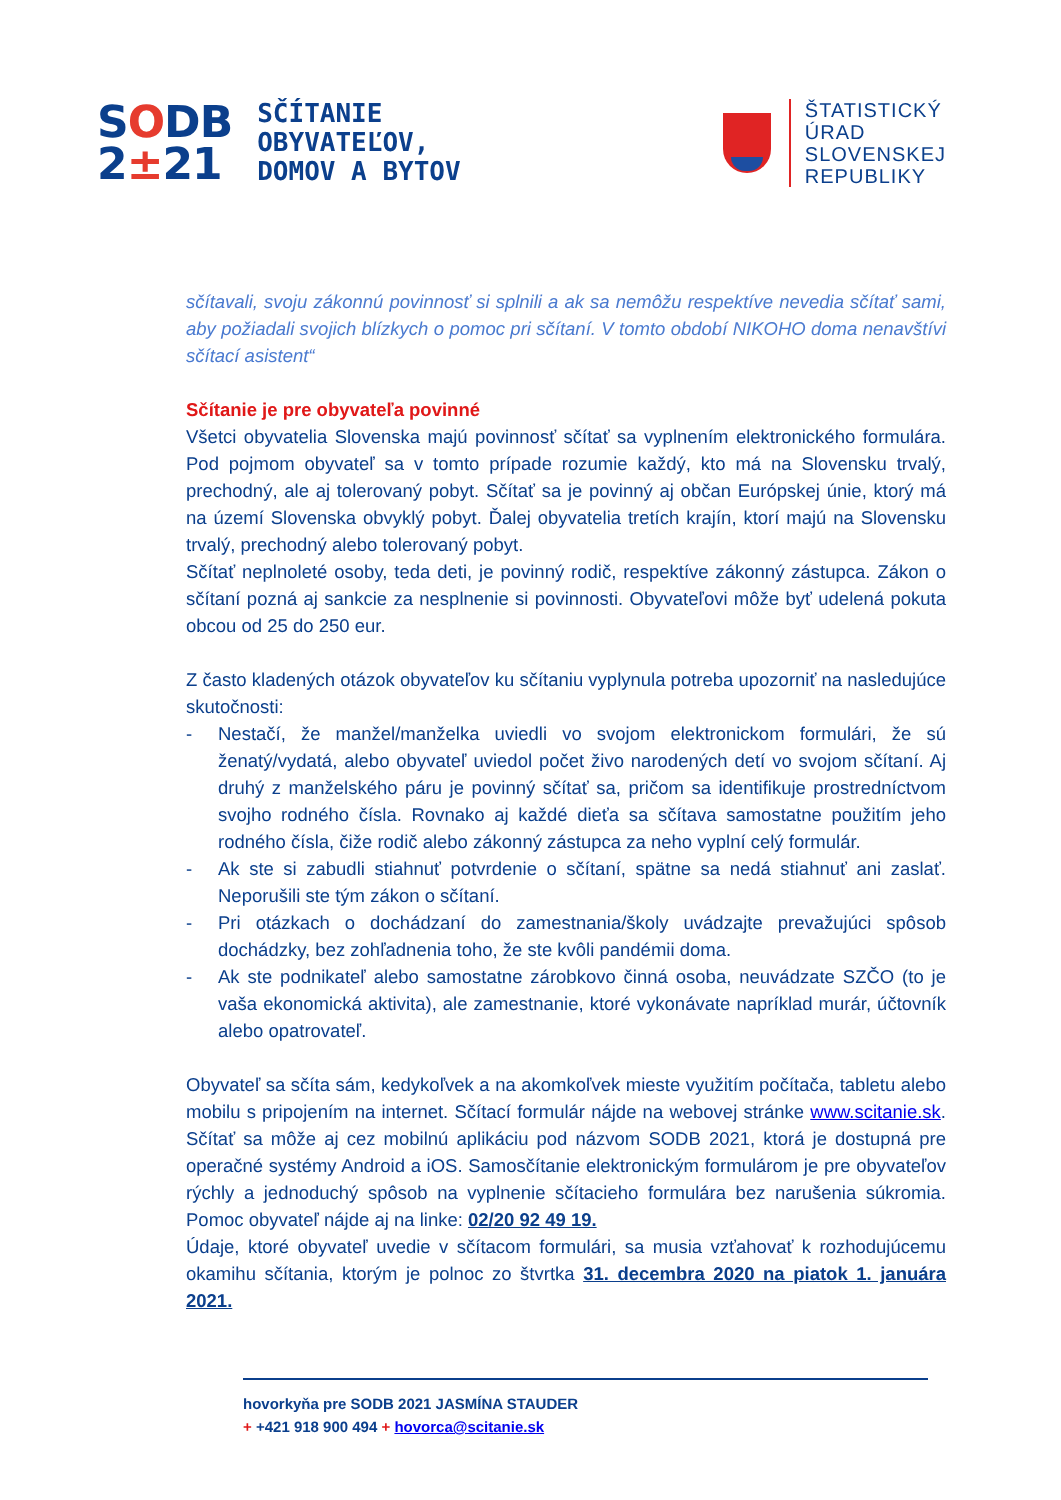SODB
2±21
SČÍTANIE
OBYVATEĽOV,
DOMOV A BYTOV
ŠTATISTICKÝ
ÚRAD
SLOVENSKEJ
REPUBLIKY
sčítavali, svoju zákonnú povinnosť si splnili a ak sa nemôžu respektíve nevedia sčítať sami, aby požiadali svojich blízkych o pomoc pri sčítaní. V tomto období NIKOHO doma nenavštívi sčítací asistent“
Sčítanie je pre obyvateľa povinné
Všetci obyvatelia Slovenska majú povinnosť sčítať sa vyplnením elektronického formulára. Pod pojmom obyvateľ sa v tomto prípade rozumie každý, kto má na Slovensku trvalý, prechodný, ale aj tolerovaný pobyt. Sčítať sa je povinný aj občan Európskej únie, ktorý má na území Slovenska obvyklý pobyt. Ďalej obyvatelia tretích krajín, ktorí majú na Slovensku trvalý, prechodný alebo tolerovaný pobyt.
Sčítať neplnoleté osoby, teda deti, je povinný rodič, respektíve zákonný zástupca. Zákon o sčítaní pozná aj sankcie za nesplnenie si povinnosti. Obyvateľovi môže byť udelená pokuta obcou od 25 do 250 eur.
Z často kladených otázok obyvateľov ku sčítaniu vyplynula potreba upozorniť na nasledujúce skutočnosti:
- Nestačí, že manžel/manželka uviedli vo svojom elektronickom formulári, že sú ženatý/vydatá, alebo obyvateľ uviedol počet živo narodených detí vo svojom sčítaní. Aj druhý z manželského páru je povinný sčítať sa, pričom sa identifikuje prostredníctvom svojho rodného čísla. Rovnako aj každé dieťa sa sčítava samostatne použitím jeho rodného čísla, čiže rodič alebo zákonný zástupca za neho vyplní celý formulár.
- Ak ste si zabudli stiahnuť potvrdenie o sčítaní, spätne sa nedá stiahnuť ani zaslať. Neporušili ste tým zákon o sčítaní.
- Pri otázkach o dochádzaní do zamestnania/školy uvádzajte prevažujúci spôsob dochádzky, bez zohľadnenia toho, že ste kvôli pandémii doma.
- Ak ste podnikateľ alebo samostatne zárobkovo činná osoba, neuvádzate SZČO (to je vaša ekonomická aktivita), ale zamestnanie, ktoré vykonávate napríklad murár, účtovník alebo opatrovateľ.
Obyvateľ sa sčíta sám, kedykoľvek a na akomkoľvek mieste využitím počítača, tabletu alebo mobilu s pripojením na internet. Sčítací formulár nájde na webovej stránke www.scitanie.sk. Sčítať sa môže aj cez mobilnú aplikáciu pod názvom SODB 2021, ktorá je dostupná pre operačné systémy Android a iOS. Samosčítanie elektronickým formulárom je pre obyvateľov rýchly a jednoduchý spôsob na vyplnenie sčítacieho formulára bez narušenia súkromia. Pomoc obyvateľ nájde aj na linke: 02/20 92 49 19.
Údaje, ktoré obyvateľ uvedie v sčítacom formulári, sa musia vzťahovať k rozhodujúcemu okamihu sčítania, ktorým je polnoc zo štvrtka 31. decembra 2020 na piatok 1. januára 2021.
hovorkyňa pre SODB 2021 JASMÍNA STAUDER
+ +421 918 900 494 + hovorca@scitanie.sk